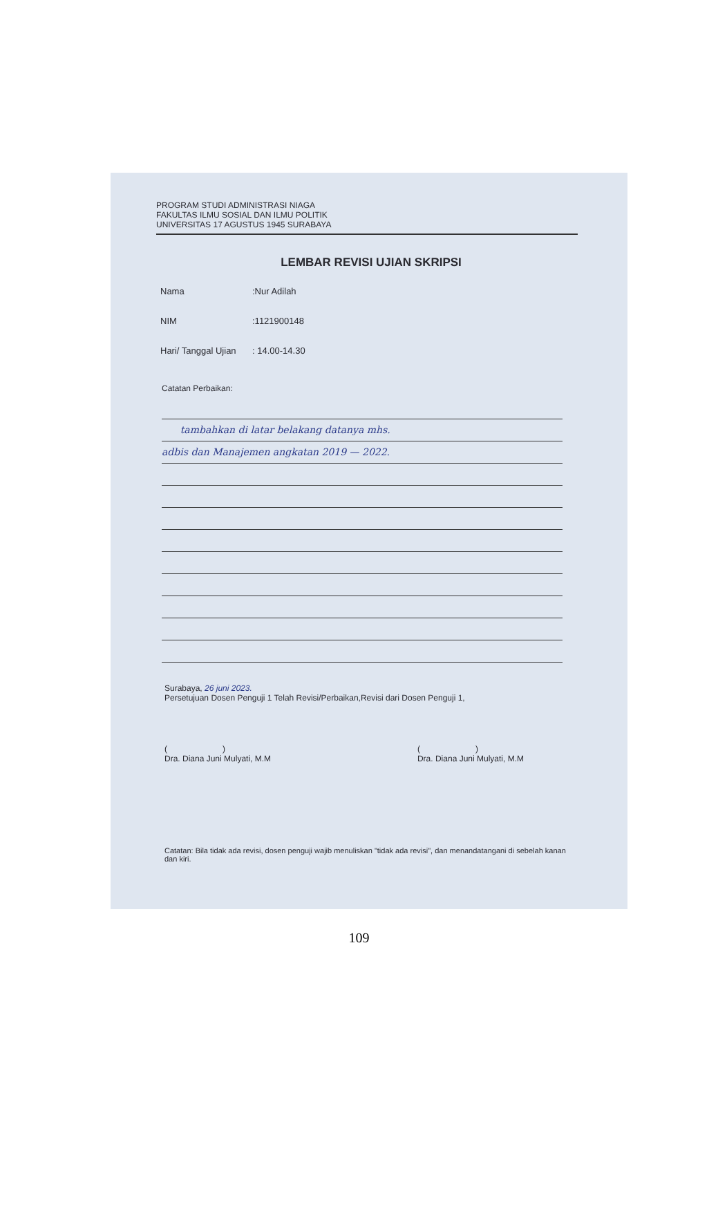PROGRAM STUDI ADMINISTRASI NIAGA
FAKULTAS ILMU SOSIAL DAN ILMU POLITIK
UNIVERSITAS 17 AGUSTUS 1945 SURABAYA
LEMBAR REVISI UJIAN SKRIPSI
Nama:Nur Adilah
NIM:1121900148
Hari/ Tanggal Ujian: 14.00-14.30
Catatan Perbaikan:
tambahkan di latar belakang datanya mhs.
adbis dan Manajemen angkatan 2019 — 2022.
Surabaya, 26 juni 2023.
Persetujuan Dosen Penguji 1 Telah Revisi/Perbaikan,Revisi dari Dosen Penguji 1,
( )
Dra. Diana Juni Mulyati, M.M
( )
Dra. Diana Juni Mulyati, M.M
Catatan: Bila tidak ada revisi, dosen penguji wajib menuliskan "tidak ada revisi", dan menandatangani di sebelah kanan dan kiri.
109